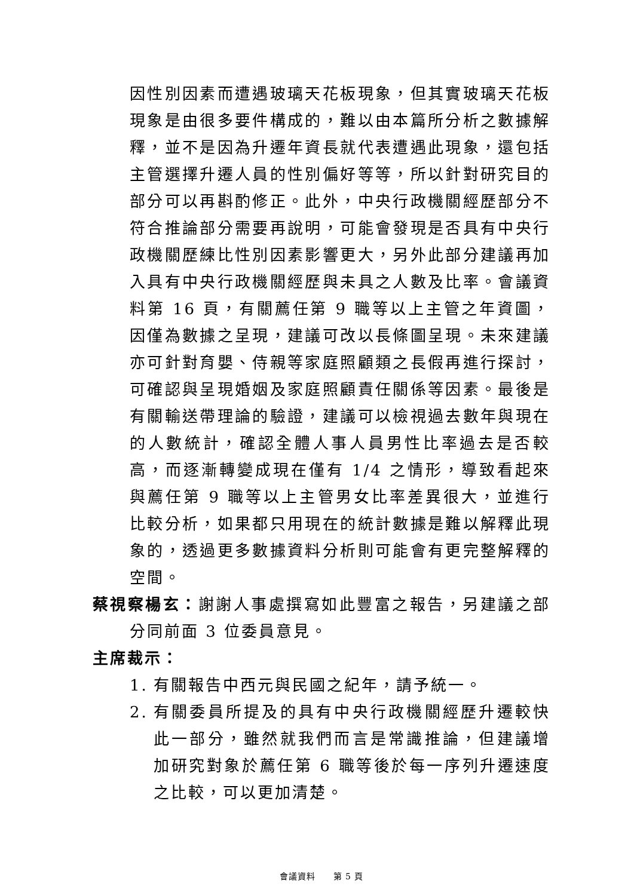因性別因素而遭遇玻璃天花板現象，但其實玻璃天花板現象是由很多要件構成的，難以由本篇所分析之數據解釋，並不是因為升遷年資長就代表遭遇此現象，還包括主管選擇升遷人員的性別偏好等等，所以針對研究目的部分可以再斟酌修正。此外，中央行政機關經歷部分不符合推論部分需要再說明，可能會發現是否具有中央行政機關歷練比性別因素影響更大，另外此部分建議再加入具有中央行政機關經歷與未具之人數及比率。會議資料第 16 頁，有關薦任第 9 職等以上主管之年資圖，因僅為數據之呈現，建議可改以長條圖呈現。未來建議亦可針對育嬰、侍親等家庭照顧類之長假再進行探討，可確認與呈現婚姻及家庭照顧責任關係等因素。最後是有關輸送帶理論的驗證，建議可以檢視過去數年與現在的人數統計，確認全體人事人員男性比率過去是否較高，而逐漸轉變成現在僅有 1/4 之情形，導致看起來與薦任第 9 職等以上主管男女比率差異很大，並進行比較分析，如果都只用現在的統計數據是難以解釋此現象的，透過更多數據資料分析則可能會有更完整解釋的空間。
蔡視察楊玄：謝謝人事處撰寫如此豐富之報告，另建議之部分同前面 3 位委員意見。
主席裁示：
1. 有關報告中西元與民國之紀年，請予統一。
2. 有關委員所提及的具有中央行政機關經歷升遷較快此一部分，雖然就我們而言是常識推論，但建議增加研究對象於薦任第 6 職等後於每一序列升遷速度之比較，可以更加清楚。
會議資料　　第 5 頁